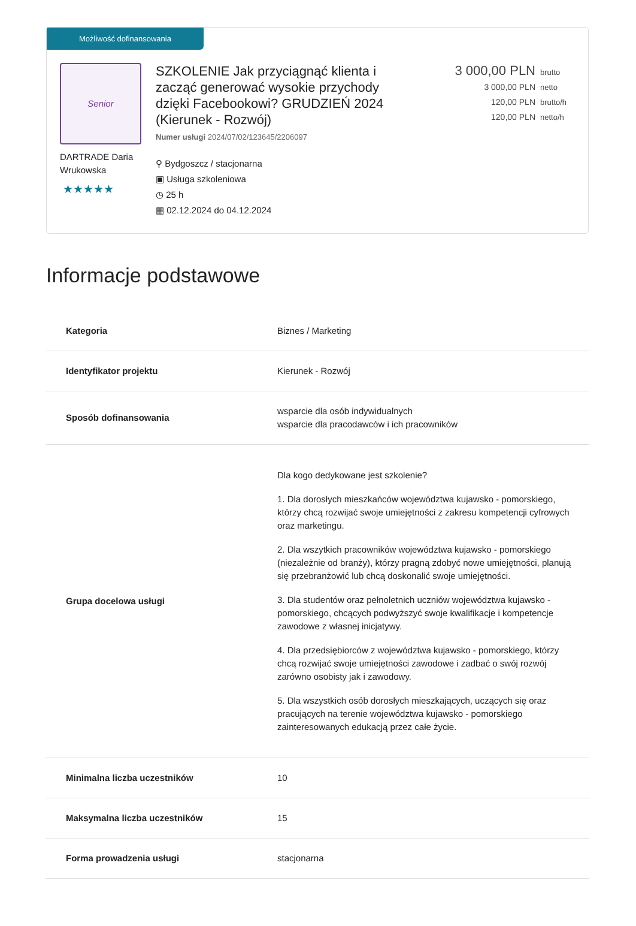Możliwość dofinansowania
Senior
DARTRADE Daria Wrukowska
★★★★★
SZKOLENIE Jak przyciągnąć klienta i zacząć generować wysokie przychody dzięki Facebookowi? GRUDZIEŃ 2024 (Kierunek - Rozwój)
Numer usługi 2024/07/02/123645/2206097
⚲ Bydgoszcz / stacjonarna
▣ Usługa szkoleniowa
◷ 25 h
▦ 02.12.2024 do 04.12.2024
3 000,00 PLN brutto
3 000,00 PLN netto
120,00 PLN brutto/h
120,00 PLN netto/h
Informacje podstawowe
| Kategoria | Biznes / Marketing |
| Identyfikator projektu | Kierunek - Rozwój |
| Sposób dofinansowania | wsparcie dla osób indywidualnych wsparcie dla pracodawców i ich pracowników |
| Grupa docelowa usługi | Dla kogo dedykowane jest szkolenie? 1. Dla dorosłych mieszkańców województwa kujawsko - pomorskiego, którzy chcą rozwijać swoje umiejętności z zakresu kompetencji cyfrowych oraz marketingu. 2. Dla wszytkich pracowników województwa kujawsko - pomorskiego (niezależnie od branży), którzy pragną zdobyć nowe umiejętności, planują się przebranżowić lub chcą doskonalić swoje umiejętności. 3. Dla studentów oraz pełnoletnich uczniów województwa kujawsko - pomorskiego, chcących podwyższyć swoje kwalifikacje i kompetencje zawodowe z własnej inicjatywy. 4. Dla przedsiębiorców z województwa kujawsko - pomorskiego, którzy chcą rozwijać swoje umiejętności zawodowe i zadbać o swój rozwój zarówno osobisty jak i zawodowy. 5. Dla wszystkich osób dorosłych mieszkających, uczących się oraz pracujących na terenie województwa kujawsko - pomorskiego zainteresowanych edukacją przez całe życie. |
| Minimalna liczba uczestników | 10 |
| Maksymalna liczba uczestników | 15 |
| Forma prowadzenia usługi | stacjonarna |